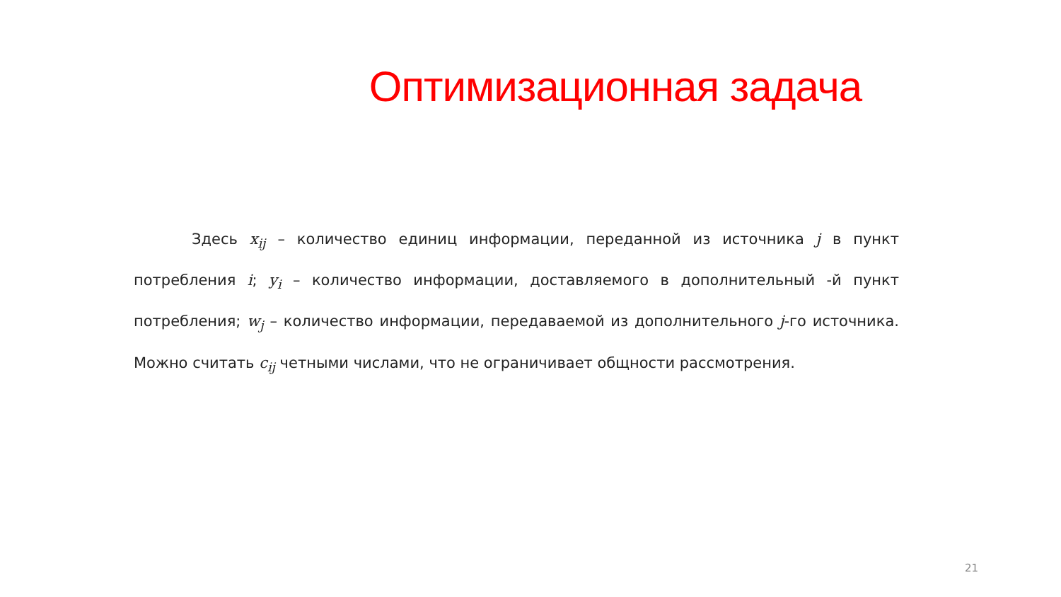Оптимизационная задача
Здесь x<sub>ij</sub> – количество единиц информации, переданной из источника j в пункт потребления i; y<sub>i</sub> – количество информации, доставляемого в дополнительный -й пункт потребления; w<sub>j</sub> – количество информации, передаваемой из дополнительного j-го источника. Можно считать c<sub>ij</sub> четными числами, что не ограничивает общности рассмотрения.
21